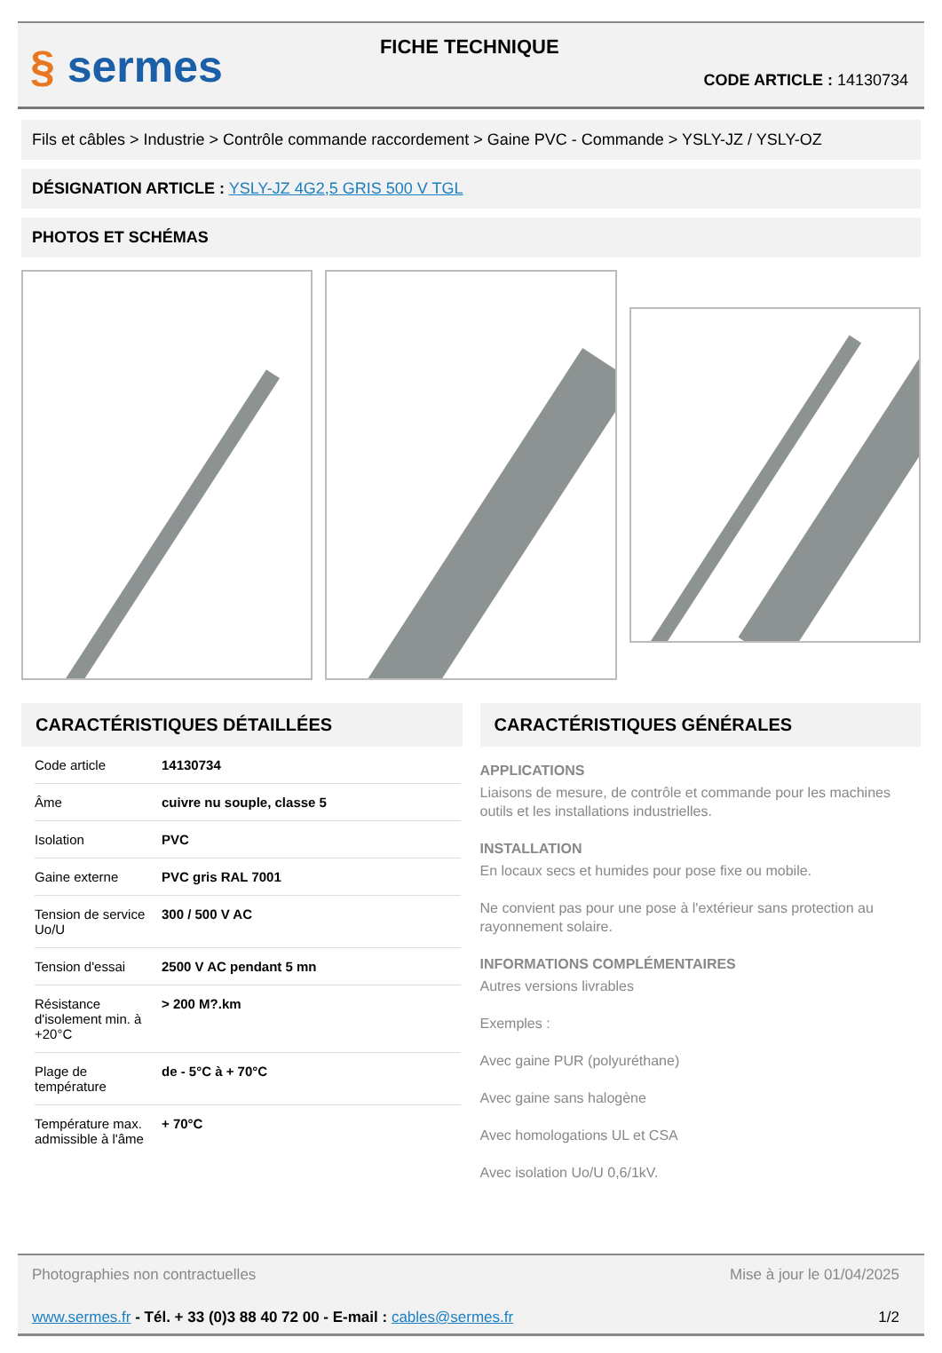§ sermes
FICHE TECHNIQUE
CODE ARTICLE : 14130734
Fils et câbles > Industrie > Contrôle commande raccordement > Gaine PVC - Commande > YSLY-JZ / YSLY-OZ
DÉSIGNATION ARTICLE : YSLY-JZ 4G2,5 GRIS 500 V TGL
PHOTOS ET SCHÉMAS
CARACTÉRISTIQUES DÉTAILLÉES
| Code article | 14130734 |
| Âme | cuivre nu souple, classe 5 |
| Isolation | PVC |
| Gaine externe | PVC gris RAL 7001 |
| Tension de service Uo/U | 300 / 500 V AC |
| Tension d'essai | 2500 V AC pendant 5 mn |
| Résistance d'isolement min. à +20°C | > 200 M?.km |
| Plage de température | de - 5°C à + 70°C |
| Température max. admissible à l'âme | + 70°C |
CARACTÉRISTIQUES GÉNÉRALES
APPLICATIONS
Liaisons de mesure, de contrôle et commande pour les machines outils et les installations industrielles.
INSTALLATION
En locaux secs et humides pour pose fixe ou mobile.
Ne convient pas pour une pose à l'extérieur sans protection au rayonnement solaire.
INFORMATIONS COMPLÉMENTAIRES
Autres versions livrables
Exemples :
Avec gaine PUR (polyuréthane)
Avec gaine sans halogène
Avec homologations UL et CSA
Avec isolation Uo/U 0,6/1kV.
Photographies non contractuelles Mise à jour le 01/04/2025
www.sermes.fr - Tél. + 33 (0)3 88 40 72 00 - E-mail : cables@sermes.fr 1/2